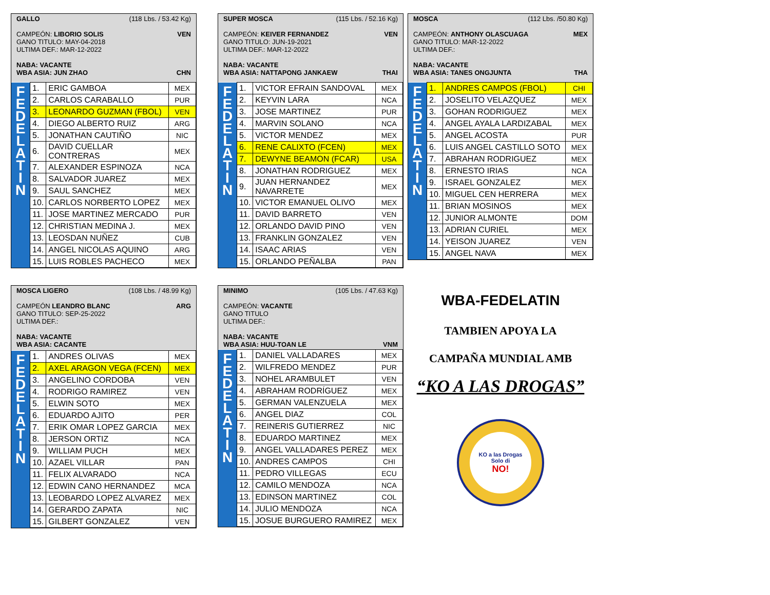GALLO (118 Lbs. / 53.42 Kg)
CAMPEÓN: LIBORIO SOLIS VEN
GANO TITULO: MAY-04-2018
ULTIMA DEF.: MAR-12-2022
NABA: VACANTE
WBA ASIA: JUN ZHAO CHN
| F E D E L A T I N | 1. | ERIC GAMBOA | MEX |
| | 2. | CARLOS CARABALLO | PUR |
| | 3. | LEONARDO GUZMAN (FBOL) | VEN |
| | 4. | DIEGO ALBERTO RUIZ | ARG |
| | 5. | JONATHAN CAUTIÑO | NIC |
| | 6. | DAVID CUELLAR CONTRERAS | MEX |
| | 7. | ALEXANDER ESPINOZA | NCA |
| | 8. | SALVADOR JUAREZ | MEX |
| | 9. | SAUL SANCHEZ | MEX |
| | 10. | CARLOS NORBERTO LOPEZ | MEX |
| | 11. | JOSE MARTINEZ MERCADO | PUR |
| | 12. | CHRISTIAN MEDINA J. | MEX |
| | 13. | LEOSDAN NUÑEZ | CUB |
| | 14. | ANGEL NICOLAS AQUINO | ARG |
| | 15. | LUIS ROBLES PACHECO | MEX |
SUPER MOSCA (115 Lbs. / 52.16 Kg)
CAMPEÓN: KEIVER FERNANDEZ VEN
GANO TITULO: JUN-19-2021
ULTIMA DEF.: MAR-12-2022
NABA: VACANTE
WBA ASIA: NATTAPONG JANKAEW THAI
| F E D E L A T I N | 1. | VICTOR EFRAIN SANDOVAL | MEX |
| | 2. | KEYVIN LARA | NCA |
| | 3. | JOSE MARTINEZ | PUR |
| | 4. | MARVIN SOLANO | NCA |
| | 5. | VICTOR MENDEZ | MEX |
| | 6. | RENE CALIXTO (FCEN) | MEX |
| | 7. | DEWYNE BEAMON (FCAR) | USA |
| | 8. | JONATHAN RODRIGUEZ | MEX |
| | 9. | JUAN HERNANDEZ NAVARRETE | MEX |
| | 10. | VICTOR EMANUEL OLIVO | MEX |
| | 11. | DAVID BARRETO | VEN |
| | 12. | ORLANDO DAVID PINO | VEN |
| | 13. | FRANKLIN GONZALEZ | VEN |
| | 14. | ISAAC ARIAS | VEN |
| | 15. | ORLANDO PEÑALBA | PAN |
MOSCA (112 Lbs. /50.80 Kg)
CAMPEÓN: ANTHONY OLASCUAGA MEX
GANO TITULO: MAR-12-2022
ULTIMA DEF.:
NABA: VACANTE
WBA ASIA: TANES ONGJUNTA THA
| F E D E L A T I N | 1. | ANDRES CAMPOS (FBOL) | CHI |
| | 2. | JOSELITO VELAZQUEZ | MEX |
| | 3. | GOHAN RODRIGUEZ | MEX |
| | 4. | ANGEL AYALA LARDIZABAL | MEX |
| | 5. | ANGEL ACOSTA | PUR |
| | 6. | LUIS ANGEL CASTILLO SOTO | MEX |
| | 7. | ABRAHAN RODRIGUEZ | MEX |
| | 8. | ERNESTO IRIAS | NCA |
| | 9. | ISRAEL GONZALEZ | MEX |
| | 10. | MIGUEL CEN HERRERA | MEX |
| | 11. | BRIAN MOSINOS | MEX |
| | 12. | JUNIOR ALMONTE | DOM |
| | 13. | ADRIAN CURIEL | MEX |
| | 14. | YEISON JUAREZ | VEN |
| | 15. | ANGEL NAVA | MEX |
MOSCA LIGERO (108 Lbs. / 48.99 Kg)
CAMPEÓN LEANDRO BLANC ARG
GANO TITULO: SEP-25-2022
ULTIMA DEF.:
NABA: VACANTE
WBA ASIA: CACANTE
| F E D E L A T I N | 1. | ANDRES OLIVAS | MEX |
| | 2. | AXEL ARAGON VEGA (FCEN) | MEX |
| | 3. | ANGELINO CORDOBA | VEN |
| | 4. | RODRIGO RAMIREZ | VEN |
| | 5. | ELWIN SOTO | MEX |
| | 6. | EDUARDO AJITO | PER |
| | 7. | ERIK OMAR LOPEZ GARCIA | MEX |
| | 8. | JERSON ORTIZ | NCA |
| | 9. | WILLIAM PUCH | MEX |
| | 10. | AZAEL VILLAR | PAN |
| | 11. | FELIX ALVARADO | NCA |
| | 12. | EDWIN CANO HERNANDEZ | MCA |
| | 13. | LEOBARDO LOPEZ ALVAREZ | MEX |
| | 14. | GERARDO ZAPATA | NIC |
| | 15. | GILBERT GONZALEZ | VEN |
MINIMO (105 Lbs. / 47.63 Kg)
CAMPEÓN: VACANTE
GANO TITULO
ULTIMA DEF.:
NABA: VACANTE
WBA ASIA: HUU-TOAN LE VNM
| F E D E L A T I N | 1. | DANIEL VALLADARES | MEX |
| | 2. | WILFREDO MENDEZ | PUR |
| | 3. | NOHEL ARAMBULET | VEN |
| | 4. | ABRAHAM RODRÍGUEZ | MEX |
| | 5. | GERMAN VALENZUELA | MEX |
| | 6. | ANGEL DIAZ | COL |
| | 7. | REINERIS GUTIERREZ | NIC |
| | 8. | EDUARDO MARTINEZ | MEX |
| | 9. | ANGEL VALLADARES PEREZ | MEX |
| | 10. | ANDRES CAMPOS | CHI |
| | 11. | PEDRO VILLEGAS | ECU |
| | 12. | CAMILO MENDOZA | NCA |
| | 13. | EDINSON MARTINEZ | COL |
| | 14. | JULIO MENDOZA | NCA |
| | 15. | JOSUE BURGUERO RAMIREZ | MEX |
WBA-FEDELATIN
TAMBIEN APOYA LA
CAMPAÑA MUNDIAL AMB
“KO A LAS DROGAS”
KO a las Drogas
Solo di
NO!